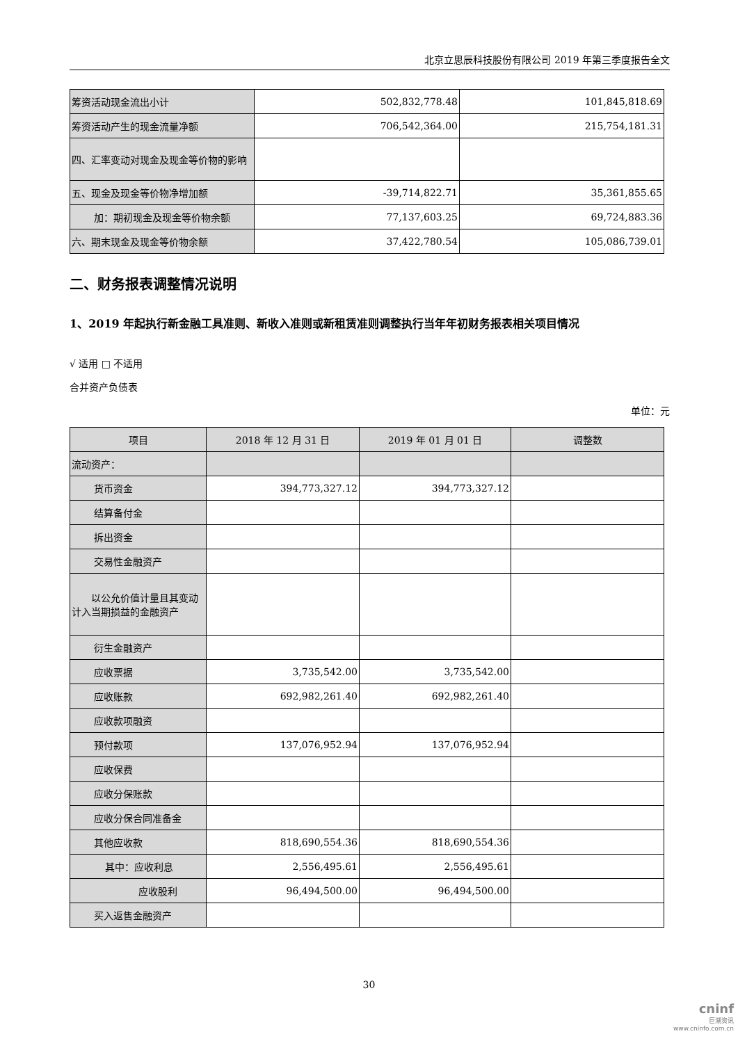北京立思辰科技股份有限公司 2019 年第三季度报告全文
| 筹资活动现金流出小计 | 502,832,778.48 | 101,845,818.69 |
| 筹资活动产生的现金流量净额 | 706,542,364.00 | 215,754,181.31 |
| 四、汇率变动对现金及现金等价物的影响 | | |
| 五、现金及现金等价物净增加额 | -39,714,822.71 | 35,361,855.65 |
| 加：期初现金及现金等价物余额 | 77,137,603.25 | 69,724,883.36 |
| 六、期末现金及现金等价物余额 | 37,422,780.54 | 105,086,739.01 |
二、财务报表调整情况说明
1、2019 年起执行新金融工具准则、新收入准则或新租赁准则调整执行当年年初财务报表相关项目情况
√ 适用 □ 不适用
合并资产负债表
单位：元
| 项目 | 2018 年 12 月 31 日 | 2019 年 01 月 01 日 | 调整数 |
| --- | --- | --- | --- |
| 流动资产： | | | |
| 货币资金 | 394,773,327.12 | 394,773,327.12 | |
| 结算备付金 | | | |
| 拆出资金 | | | |
| 交易性金融资产 | | | |
| 以公允价值计量且其变动计入当期损益的金融资产 | | | |
| 衍生金融资产 | | | |
| 应收票据 | 3,735,542.00 | 3,735,542.00 | |
| 应收账款 | 692,982,261.40 | 692,982,261.40 | |
| 应收款项融资 | | | |
| 预付款项 | 137,076,952.94 | 137,076,952.94 | |
| 应收保费 | | | |
| 应收分保账款 | | | |
| 应收分保合同准备金 | | | |
| 其他应收款 | 818,690,554.36 | 818,690,554.36 | |
| 其中：应收利息 | 2,556,495.61 | 2,556,495.61 | |
| 应收股利 | 96,494,500.00 | 96,494,500.00 | |
| 买入返售金融资产 | | | |
30
cninf
巨潮资讯
www.cninfo.com.cn